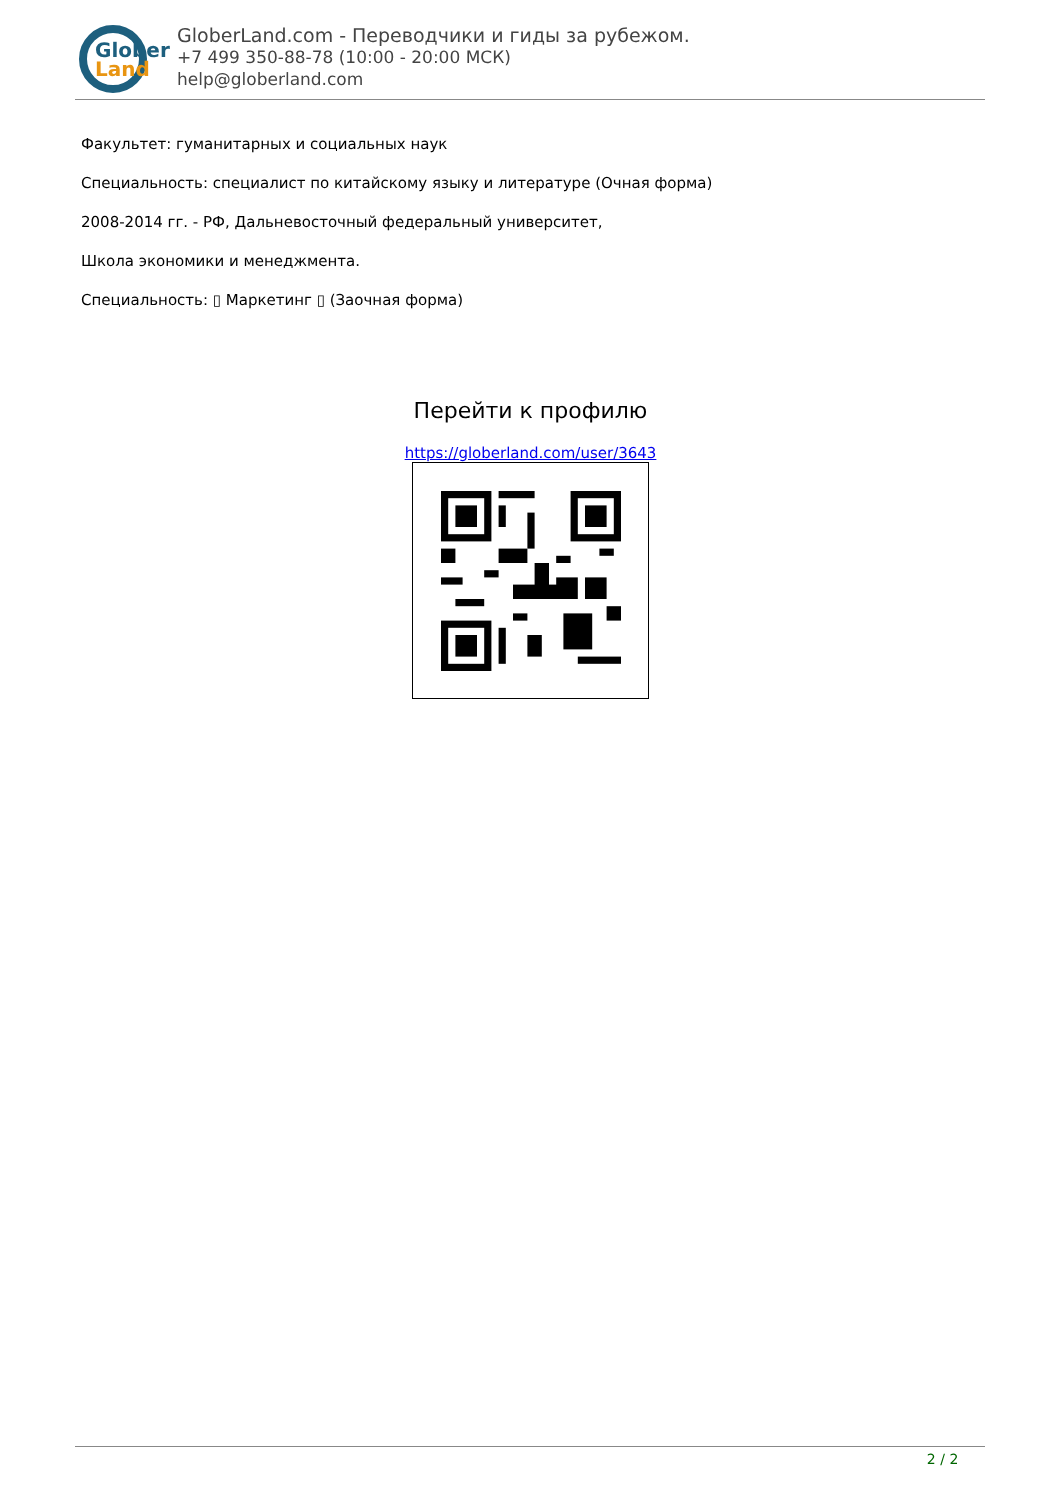Glober
Land
GloberLand.com - Переводчики и гиды за рубежом.
+7 499 350-88-78 (10:00 - 20:00 МСК)
help@globerland.com
Факультет: гуманитарных и социальных наук
Специальность: специалист по китайскому языку и литературе (Очная форма)
2008-2014 гг. - РФ, Дальневосточный федеральный университет,
Школа экономики и менеджмента.
Специальность: ▯ Маркетинг ▯ (Заочная форма)
Перейти к профилю
https://globerland.com/user/3643
2 / 2